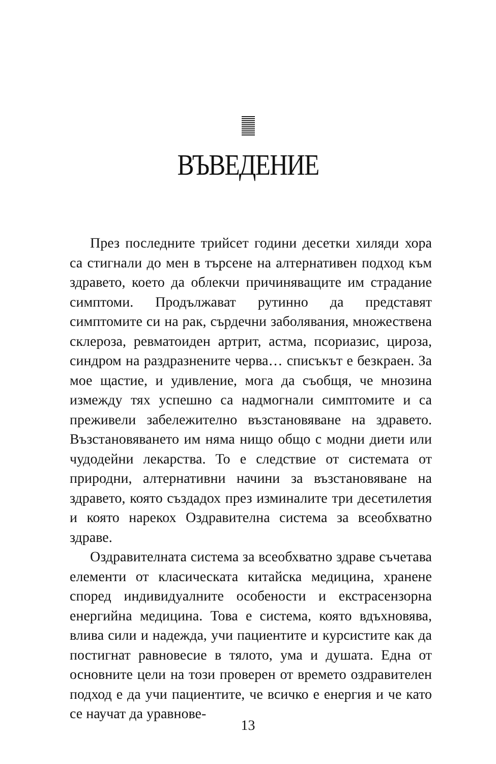ВЪВЕДЕНИЕ
През последните трийсет години десетки хиляди хора са стигнали до мен в търсене на алтернативен подход към здравето, което да облекчи причиняващите им страдание симптоми. Продължават рутинно да представят симптомите си на рак, сърдечни заболявания, множествена склероза, ревматоиден артрит, астма, псориазис, цироза, синдром на раздразнените черва… списъкът е безкраен. За мое щастие, и удивление, мога да съобщя, че мнозина измежду тях успешно са надмогнали симптомите и са преживели забележително възстановяване на здравето. Възстановяването им няма нищо общо с модни диети или чудодейни лекарства. То е следствие от системата от природни, алтернативни начини за възстановяване на здравето, която създадох през изминалите три десетилетия и която нарекох Оздравителна система за всеобхватно здраве.
Оздравителната система за всеобхватно здраве съчетава елементи от класическата китайска медицина, хранене според индивидуалните особености и екстрасензорна енергийна медицина. Това е система, която вдъхновява, влива сили и надежда, учи пациентите и курсистите как да постигнат равновесие в тялото, ума и душата. Една от основните цели на този проверен от времето оздравителен подход е да учи пациентите, че всичко е енергия и че като се научат да уравнове-
13